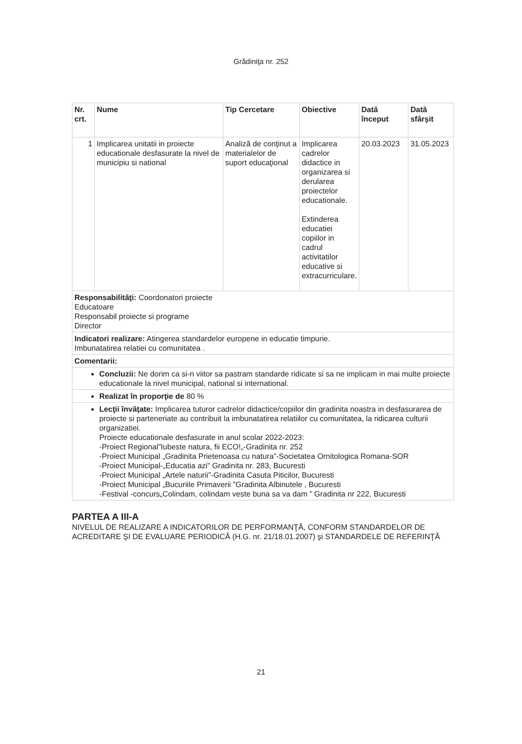Grădiniţa nr. 252
| Nr. crt. | Nume | Tip Cercetare | Obiective | Dată început | Dată sfârşit |
| --- | --- | --- | --- | --- | --- |
| 1 | Implicarea unitatii in proiecte educationale desfasurate la nivel de municipiu si national | Analiză de conţinut a materialelor de suport educaţional | Implicarea cadrelor didactice in organizarea si derularea proiectelor educationale. Extinderea educatiei copiilor in cadrul activitatilor educative si extracurriculare. | 20.03.2023 | 31.05.2023 |
| Responsabilităţi: Coordonatori proiecte Educatoare Responsabil proiecte si programe Director | | | | | |
| Indicatori realizare: Atingerea standardelor europene in educatie timpurie. Imbunatatirea relatiei cu comunitatea . | | | | | |
| Comentarii: | | | | | |
| Concluzii: Ne dorim ca si-n viitor sa pastram standarde ridicate si sa ne implicam in mai multe proiecte educationale la nivel municipal, national si international. | | | | | |
| Realizat în proporţie de 80 % | | | | | |
| Lecţii învăţate: Implicarea tuturor cadrelor didactice/copiilor din gradinita noastra in desfasurarea de proiecte si parteneriate au contribuit la imbunatatirea relatiilor cu comunitatea, la ridicarea culturii organizatiei. Proiecte educationale desfasurate in anul scolar 2022-2023: -Proiect Regional”Iubeste natura, fii ECO!„-Gradinita nr. 252 -Proiect Municipal „Gradinita Prietenoasa cu natura”-Societatea Ornitologica Romana-SOR -Proiect Municipal-„Educatia azi” Gradinita nr. 283, Bucuresti -Proiect Municipal „Artele naturii”-Gradinita Casuta Piticilor, Bucuresti -Proiect Municipal „Bucuriile Primaverii ”Gradinita Albinutele , Bucuresti -Festival -concurs„Colindam, colindam veste buna sa va dam ” Gradinita nr 222, Bucuresti | | | | | |
PARTEA A III-A
NIVELUL DE REALIZARE A INDICATORILOR DE PERFORMANŢĂ, CONFORM STANDARDELOR DE ACREDITARE ŞI DE EVALUARE PERIODICĂ (H.G. nr. 21/18.01.2007) şi STANDARDELE DE REFERINŢĂ
21